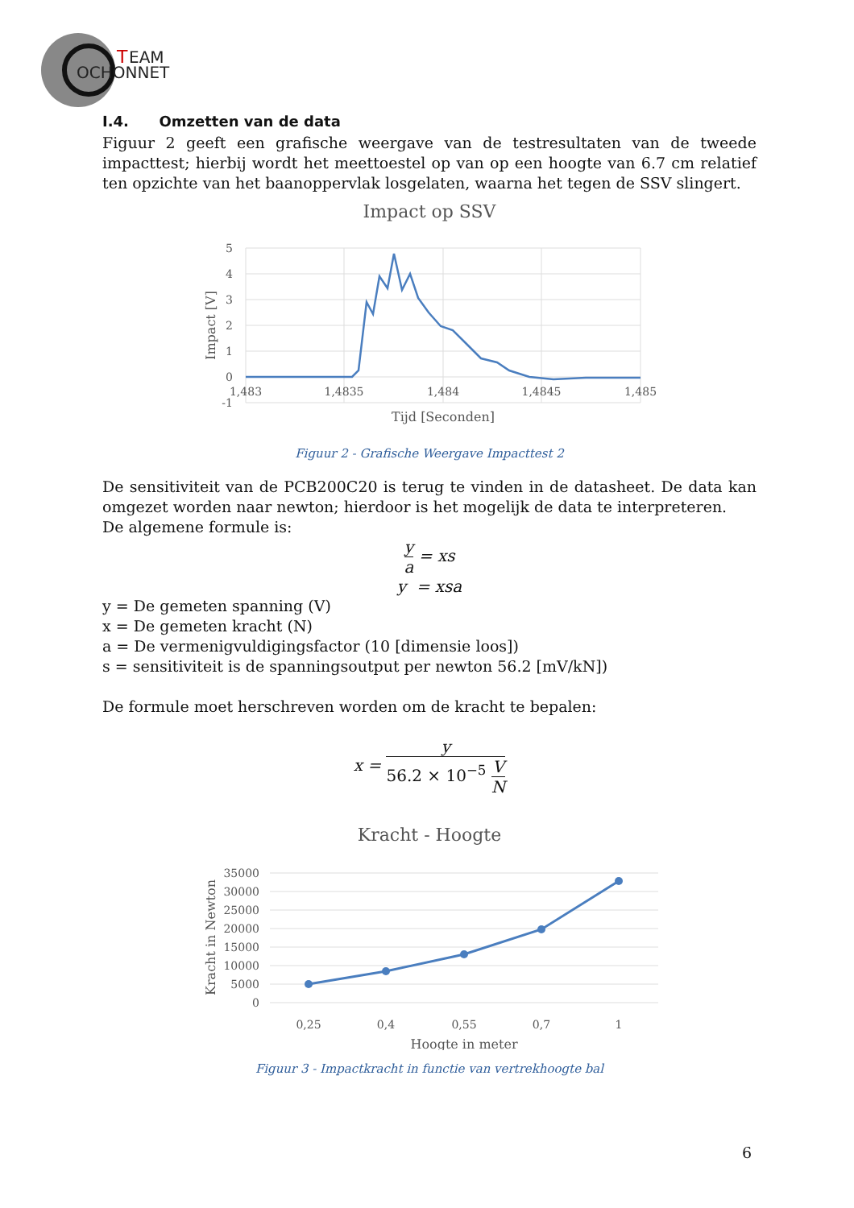T
EAM
OCHONNET
I.4. Omzetten van de data
Figuur 2 geeft een grafische weergave van de testresultaten van de tweede impacttest; hierbij wordt het meettoestel op van op een hoogte van 6.7 cm relatief ten opzichte van het baanoppervlak losgelaten, waarna het tegen de SSV slingert.
Impact op SSV
5
4
3
2
1
0
-1
1,483
1,4835
1,484
1,4845
1,485
Tijd [Seconden]
Impact [V]
Figuur 2 - Grafische Weergave Impacttest 2
De sensitiviteit van de PCB200C20 is terug te vinden in de datasheet. De data kan omgezet worden naar newton; hierdoor is het mogelijk de data te interpreteren.
De algemene formule is:
y a = xs
y = xsa
y = De gemeten spanning (V)
x = De gemeten kracht (N)
a = De vermenigvuldigingsfactor (10 [dimensie loos])
s = sensitiviteit is de spanningsoutput per newton 56.2 [mV/kN])
De formule moet herschreven worden om de kracht te bepalen:
x = y 56.2 × 10<sup>−5</sup> V N
Kracht - Hoogte
35000
30000
25000
20000
15000
10000
5000
0
0,25
0,4
0,55
0,7
1
Hoogte in meter
Kracht in Newton
Figuur 3 - Impactkracht in functie van vertrekhoogte bal
6